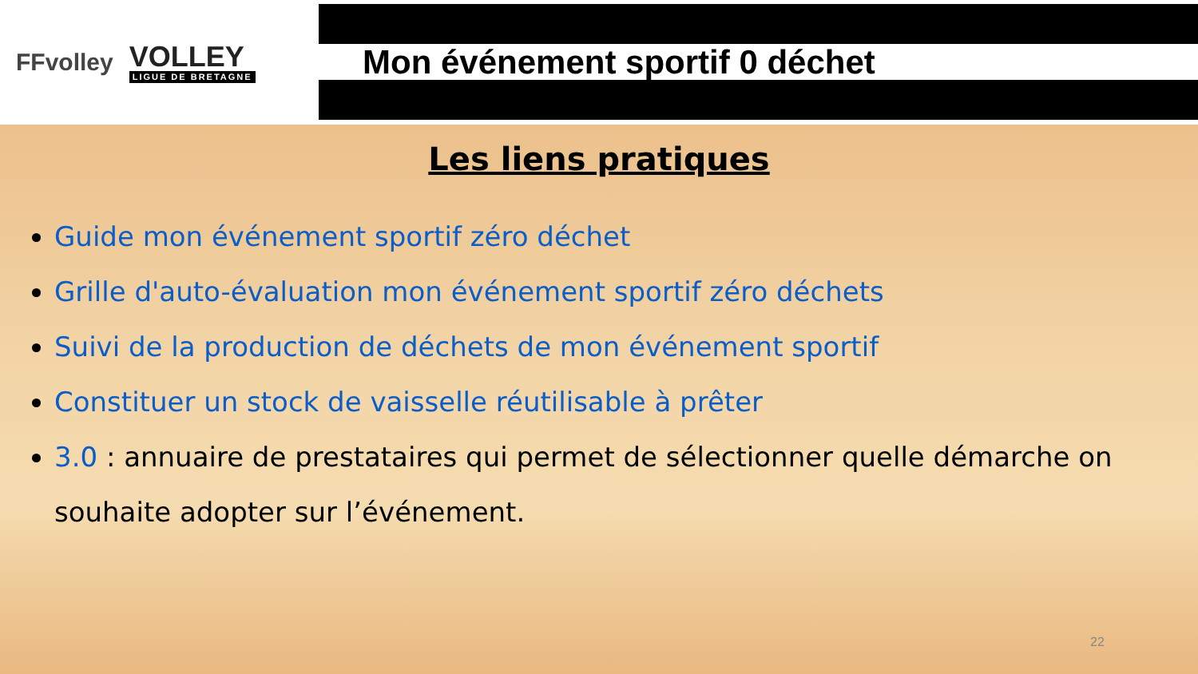FFvolley
VOLLEY
LIGUE DE BRETAGNE
Mon événement sportif 0 déchet
Les liens pratiques
Guide mon événement sportif zéro déchet
Grille d'auto-évaluation mon événement sportif zéro déchets
Suivi de la production de déchets de mon événement sportif
Constituer un stock de vaisselle réutilisable à prêter
3.0 : annuaire de prestataires qui permet de sélectionner quelle démarche on souhaite adopter sur l’événement.
22